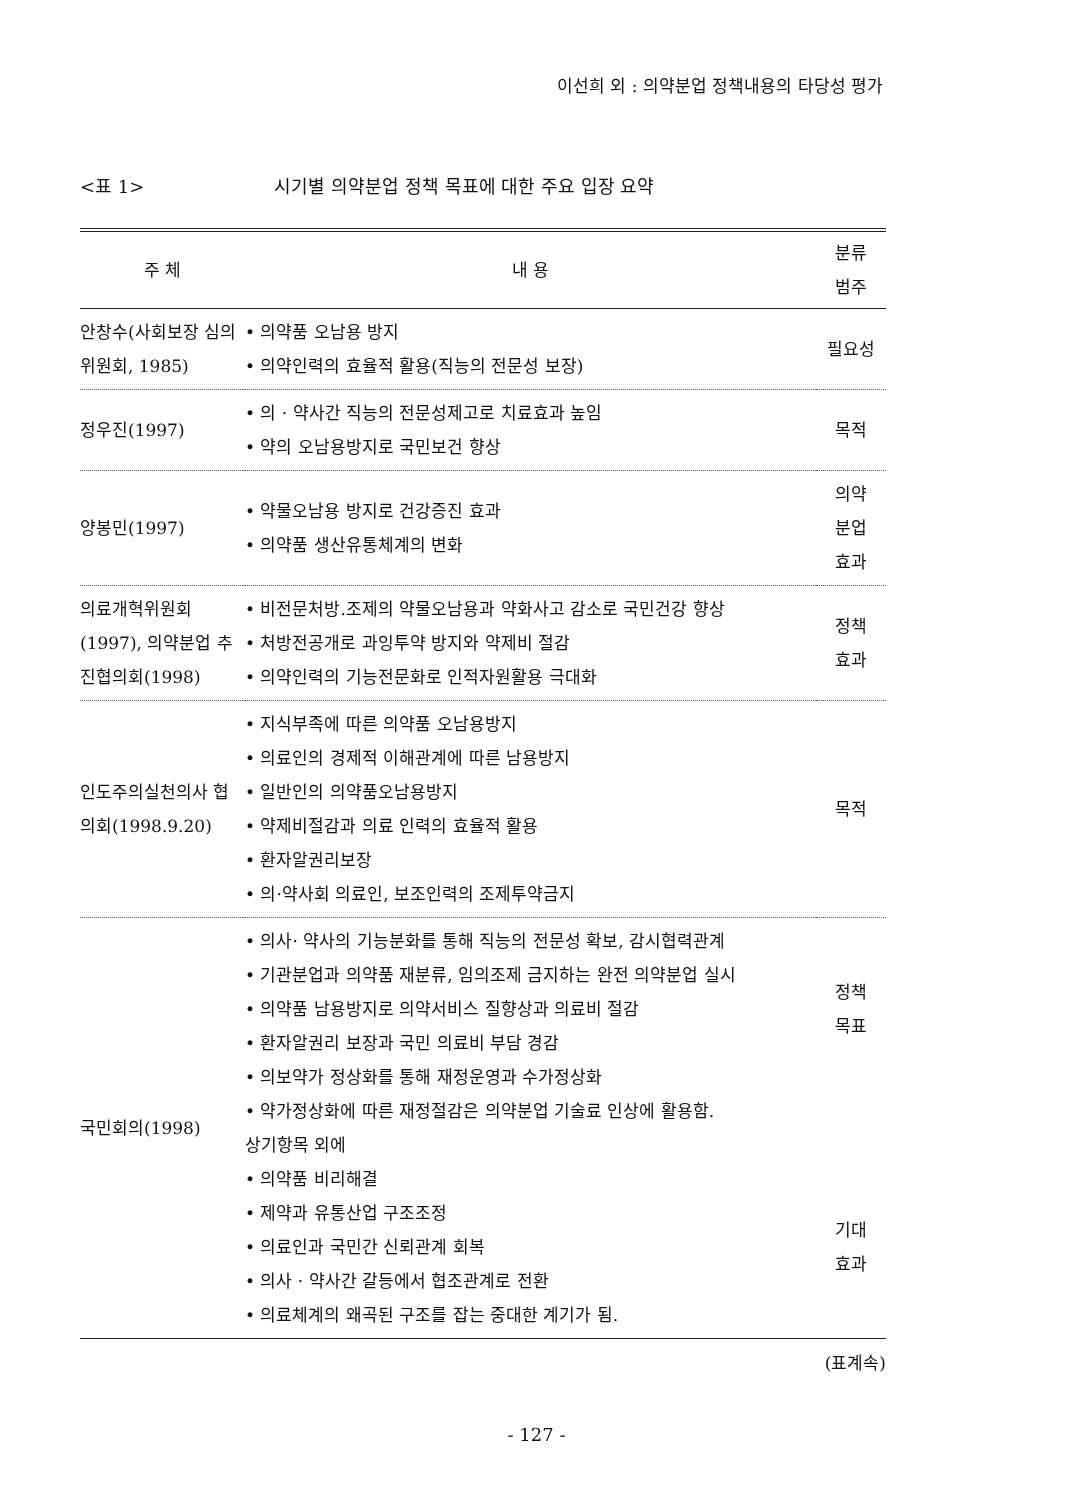이선희 외 : 의약분업 정책내용의 타당성 평가
<표 1> 시기별 의약분업 정책 목표에 대한 주요 입장 요약
| 주 체 | 내 용 | 분류 범주 |
| --- | --- | --- |
| 안창수(사회보장 심의위원회, 1985) | • 의약품 오남용 방지 • 의약인력의 효율적 활용(직능의 전문성 보장) | 필요성 |
| 정우진(1997) | • 의 · 약사간 직능의 전문성제고로 치료효과 높임 • 약의 오남용방지로 국민보건 향상 | 목적 |
| 양봉민(1997) | • 약물오남용 방지로 건강증진 효과 • 의약품 생산유통체계의 변화 | 의약 분업 효과 |
| 의료개혁위원회 (1997), 의약분업 추진협의회(1998) | • 비전문처방.조제의 약물오남용과 약화사고 감소로 국민건강 향상 • 처방전공개로 과잉투약 방지와 약제비 절감 • 의약인력의 기능전문화로 인적자원활용 극대화 | 정책 효과 |
| 인도주의실천의사 협의회(1998.9.20) | • 지식부족에 따른 의약품 오남용방지 • 의료인의 경제적 이해관계에 따른 남용방지 • 일반인의 의약품오남용방지 • 약제비절감과 의료 인력의 효율적 활용 • 환자알권리보장 • 의·약사회 의료인, 보조인력의 조제투약금지 | 목적 |
| 국민회의(1998) | • 의사· 약사의 기능분화를 통해 직능의 전문성 확보, 감시협력관계 • 기관분업과 의약품 재분류, 임의조제 금지하는 완전 의약분업 실시 • 의약품 남용방지로 의약서비스 질향상과 의료비 절감 • 환자알권리 보장과 국민 의료비 부담 경감 • 의보약가 정상화를 통해 재정운영과 수가정상화 • 약가정상화에 따른 재정절감은 의약분업 기술료 인상에 활용함. 상기항목 외에 • 의약품 비리해결 • 제약과 유통산업 구조조정 • 의료인과 국민간 신뢰관계 회복 • 의사 · 약사간 갈등에서 협조관계로 전환 • 의료체계의 왜곡된 구조를 잡는 중대한 계기가 됨. | 정책 목표 기대 효과 |
(표계속)
- 127 -